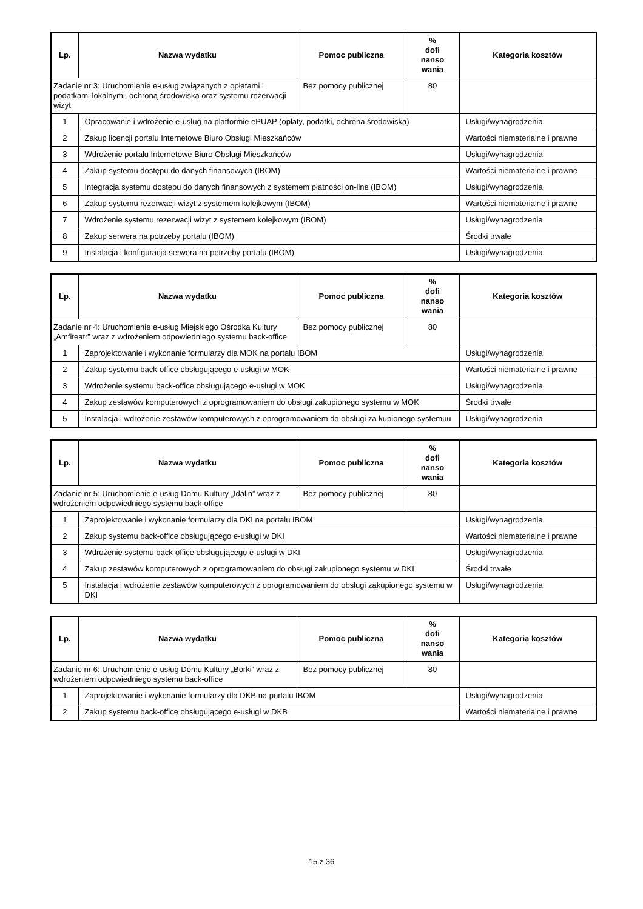| Lp. | Nazwa wydatku | Pomoc publiczna | % dofi nanso wania | Kategoria kosztów |
| --- | --- | --- | --- | --- |
| Zadanie nr 3: Uruchomienie e-usług związanych z opłatami i podatkami lokalnymi, ochroną środowiska oraz systemu rezerwacji wizyt | | Bez pomocy publicznej | 80 | |
| 1 | Opracowanie i wdrożenie e-usług na platformie ePUAP (opłaty, podatki, ochrona środowiska) | | | Usługi/wynagrodzenia |
| 2 | Zakup licencji portalu Internetowe Biuro Obsługi Mieszkańców | | | Wartości niematerialne i prawne |
| 3 | Wdrożenie portalu Internetowe Biuro Obsługi Mieszkańców | | | Usługi/wynagrodzenia |
| 4 | Zakup systemu dostępu do danych finansowych (IBOM) | | | Wartości niematerialne i prawne |
| 5 | Integracja systemu dostępu do danych finansowych z systemem płatności on-line (IBOM) | | | Usługi/wynagrodzenia |
| 6 | Zakup systemu rezerwacji wizyt z systemem kolejkowym (IBOM) | | | Wartości niematerialne i prawne |
| 7 | Wdrożenie systemu rezerwacji wizyt z systemem kolejkowym (IBOM) | | | Usługi/wynagrodzenia |
| 8 | Zakup serwera na potrzeby portalu (IBOM) | | | Środki trwałe |
| 9 | Instalacja i konfiguracja serwera na potrzeby portalu (IBOM) | | | Usługi/wynagrodzenia |
| Lp. | Nazwa wydatku | Pomoc publiczna | % dofi nanso wania | Kategoria kosztów |
| --- | --- | --- | --- | --- |
| Zadanie nr 4: Uruchomienie e-usług Miejskiego Ośrodka Kultury „Amfiteatr” wraz z wdrożeniem odpowiedniego systemu back-office | | Bez pomocy publicznej | 80 | |
| 1 | Zaprojektowanie i wykonanie formularzy dla MOK na portalu IBOM | | | Usługi/wynagrodzenia |
| 2 | Zakup systemu back-office obsługującego e-usługi w MOK | | | Wartości niematerialne i prawne |
| 3 | Wdrożenie systemu back-office obsługującego e-usługi w MOK | | | Usługi/wynagrodzenia |
| 4 | Zakup zestawów komputerowych z oprogramowaniem do obsługi zakupionego systemu w MOK | | | Środki trwałe |
| 5 | Instalacja i wdrożenie zestawów komputerowych z oprogramowaniem do obsługi za kupionego systemuu | | | Usługi/wynagrodzenia |
| Lp. | Nazwa wydatku | Pomoc publiczna | % dofi nanso wania | Kategoria kosztów |
| --- | --- | --- | --- | --- |
| Zadanie nr 5: Uruchomienie e-usług Domu Kultury „Idalin” wraz z wdrożeniem odpowiedniego systemu back-office | | Bez pomocy publicznej | 80 | |
| 1 | Zaprojektowanie i wykonanie formularzy dla DKI na portalu IBOM | | | Usługi/wynagrodzenia |
| 2 | Zakup systemu back-office obsługującego e-usługi w DKI | | | Wartości niematerialne i prawne |
| 3 | Wdrożenie systemu back-office obsługującego e-usługi w DKI | | | Usługi/wynagrodzenia |
| 4 | Zakup zestawów komputerowych z oprogramowaniem do obsługi zakupionego systemu w DKI | | | Środki trwałe |
| 5 | Instalacja i wdrożenie zestawów komputerowych z oprogramowaniem do obsługi zakupionego systemu w DKI | | | Usługi/wynagrodzenia |
| Lp. | Nazwa wydatku | Pomoc publiczna | % dofi nanso wania | Kategoria kosztów |
| --- | --- | --- | --- | --- |
| Zadanie nr 6: Uruchomienie e-usług Domu Kultury „Borki” wraz z wdrożeniem odpowiedniego systemu back-office | | Bez pomocy publicznej | 80 | |
| 1 | Zaprojektowanie i wykonanie formularzy dla DKB na portalu IBOM | | | Usługi/wynagrodzenia |
| 2 | Zakup systemu back-office obsługującego e-usługi w DKB | | | Wartości niematerialne i prawne |
15 z 36